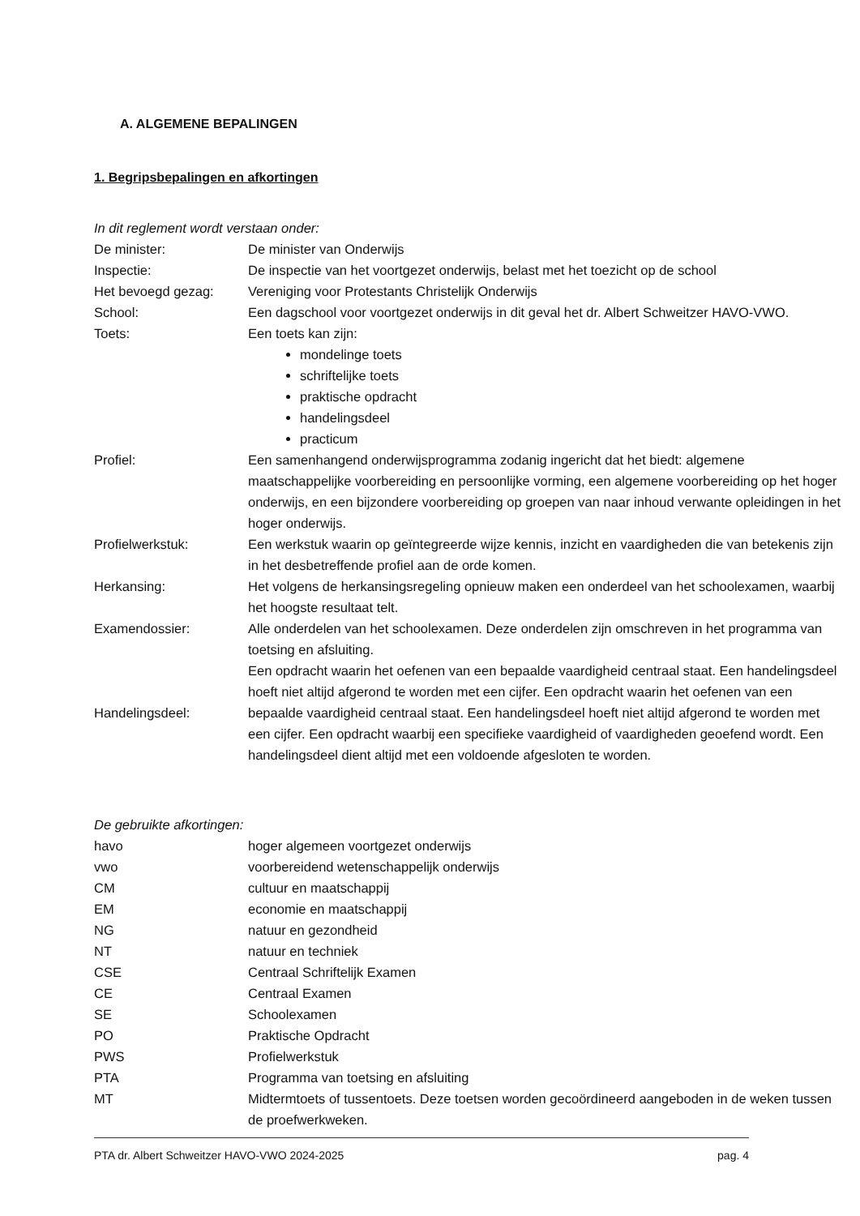A. ALGEMENE BEPALINGEN
1. Begripsbepalingen en afkortingen
In dit reglement wordt verstaan onder:
De minister: De minister van Onderwijs
Inspectie: De inspectie van het voortgezet onderwijs, belast met het toezicht op de school
Het bevoegd gezag: Vereniging voor Protestants Christelijk Onderwijs
School: Een dagschool voor voortgezet onderwijs in dit geval het dr. Albert Schweitzer HAVO-VWO.
Toets: Een toets kan zijn:
mondelinge toets
schriftelijke toets
praktische opdracht
handelingsdeel
practicum
Profiel: Een samenhangend onderwijsprogramma zodanig ingericht dat het biedt: algemene maatschappelijke voorbereiding en persoonlijke vorming, een algemene voorbereiding op het hoger onderwijs, en een bijzondere voorbereiding op groepen van naar inhoud verwante opleidingen in het hoger onderwijs.
Profielwerkstuk: Een werkstuk waarin op geïntegreerde wijze kennis, inzicht en vaardigheden die van betekenis zijn in het desbetreffende profiel aan de orde komen.
Herkansing: Het volgens de herkansingsregeling opnieuw maken een onderdeel van het schoolexamen, waarbij het hoogste resultaat telt.
Examendossier: Alle onderdelen van het schoolexamen. Deze onderdelen zijn omschreven in het programma van toetsing en afsluiting.
Handelingsdeel:
Een opdracht waarin het oefenen van een bepaalde vaardigheid centraal staat. Een handelingsdeel hoeft niet altijd afgerond te worden met een cijfer. Een opdracht waarin het oefenen van een bepaalde vaardigheid centraal staat. Een handelingsdeel hoeft niet altijd afgerond te worden met een cijfer. Een opdracht waarbij een specifieke vaardigheid of vaardigheden geoefend wordt. Een handelingsdeel dient altijd met een voldoende afgesloten te worden.
De gebruikte afkortingen:
havo hoger algemeen voortgezet onderwijs
vwo voorbereidend wetenschappelijk onderwijs
CM cultuur en maatschappij
EM economie en maatschappij
NG natuur en gezondheid
NT natuur en techniek
CSE Centraal Schriftelijk Examen
CE Centraal Examen
SE Schoolexamen
PO Praktische Opdracht
PWS Profielwerkstuk
PTA Programma van toetsing en afsluiting
MT Midtermtoets of tussentoets. Deze toetsen worden gecoördineerd aangeboden in de weken tussen de proefwerkweken.
PTA dr. Albert Schweitzer HAVO-VWO 2024-2025 pag. 4